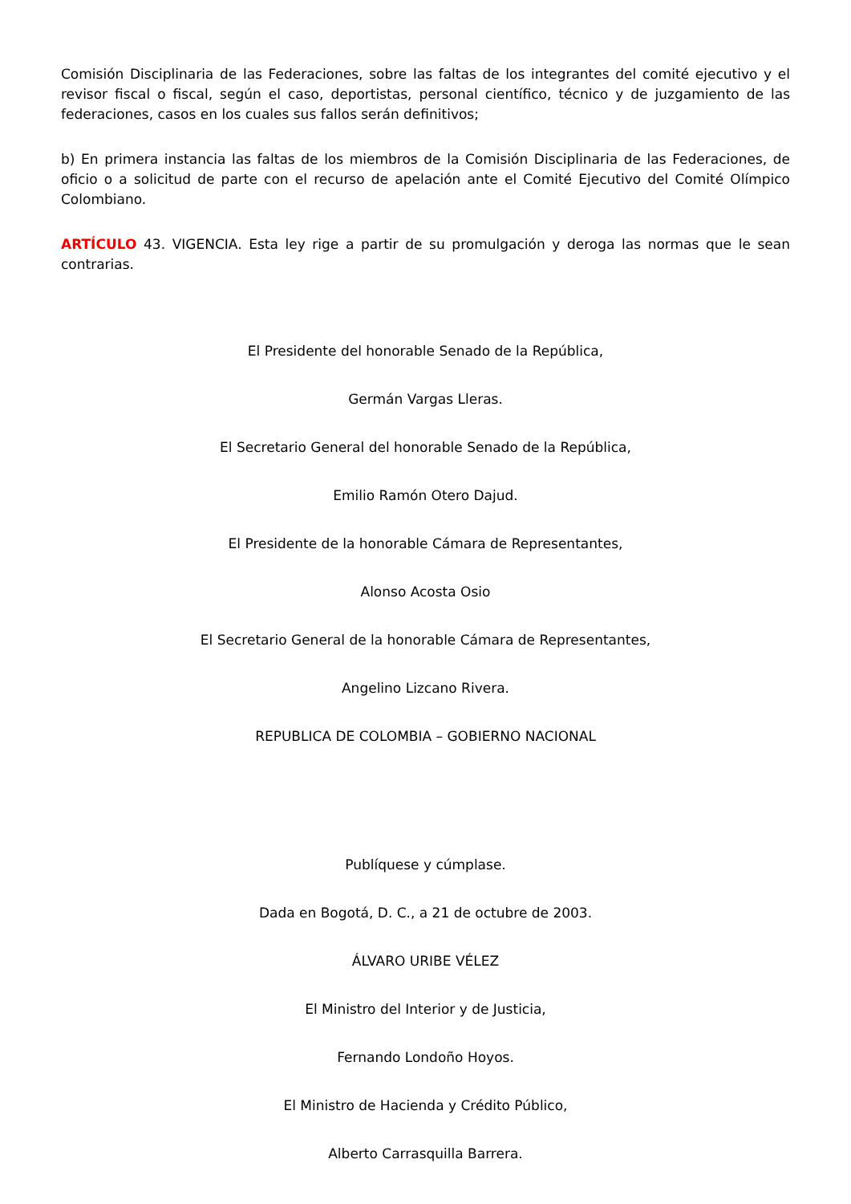Comisión Disciplinaria de las Federaciones, sobre las faltas de los integrantes del comité ejecutivo y el revisor fiscal o fiscal, según el caso, deportistas, personal científico, técnico y de juzgamiento de las federaciones, casos en los cuales sus fallos serán definitivos;
b) En primera instancia las faltas de los miembros de la Comisión Disciplinaria de las Federaciones, de oficio o a solicitud de parte con el recurso de apelación ante el Comité Ejecutivo del Comité Olímpico Colombiano.
ARTÍCULO 43. VIGENCIA. Esta ley rige a partir de su promulgación y deroga las normas que le sean contrarias.
El Presidente del honorable Senado de la República,
Germán Vargas Lleras.
El Secretario General del honorable Senado de la República,
Emilio Ramón Otero Dajud.
El Presidente de la honorable Cámara de Representantes,
Alonso Acosta Osio
El Secretario General de la honorable Cámara de Representantes,
Angelino Lizcano Rivera.
REPUBLICA DE COLOMBIA – GOBIERNO NACIONAL
Publíquese y cúmplase.
Dada en Bogotá, D. C., a 21 de octubre de 2003.
ÁLVARO URIBE VÉLEZ
El Ministro del Interior y de Justicia,
Fernando Londoño Hoyos.
El Ministro de Hacienda y Crédito Público,
Alberto Carrasquilla Barrera.